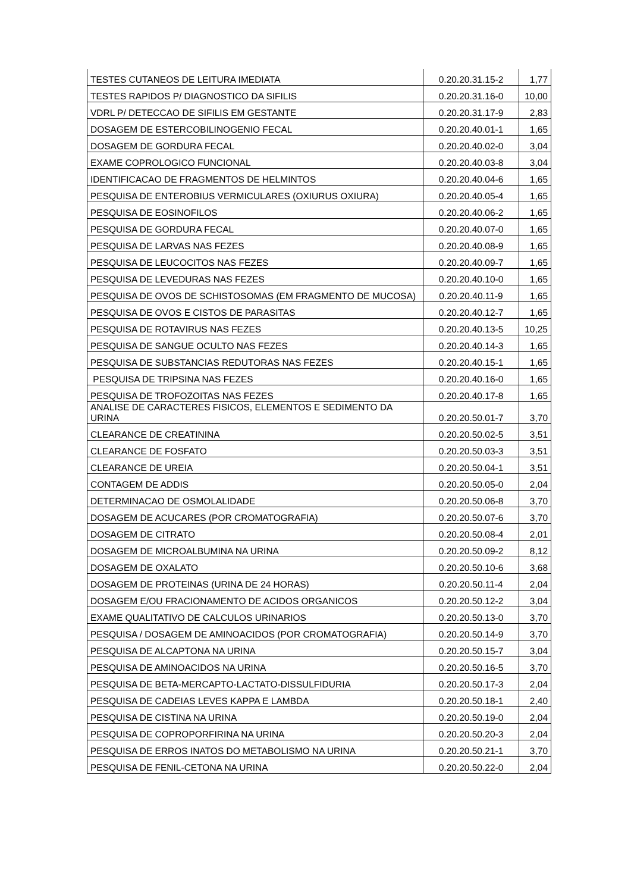| TESTES CUTANEOS DE LEITURA IMEDIATA | 0.20.20.31.15-2 | 1,77 |
| TESTES RAPIDOS P/ DIAGNOSTICO DA SIFILIS | 0.20.20.31.16-0 | 10,00 |
| VDRL P/ DETECCAO DE SIFILIS EM GESTANTE | 0.20.20.31.17-9 | 2,83 |
| DOSAGEM DE ESTERCOBILINOGENIO FECAL | 0.20.20.40.01-1 | 1,65 |
| DOSAGEM DE GORDURA FECAL | 0.20.20.40.02-0 | 3,04 |
| EXAME COPROLOGICO FUNCIONAL | 0.20.20.40.03-8 | 3,04 |
| IDENTIFICACAO DE FRAGMENTOS DE HELMINTOS | 0.20.20.40.04-6 | 1,65 |
| PESQUISA DE ENTEROBIUS VERMICULARES (OXIURUS OXIURA) | 0.20.20.40.05-4 | 1,65 |
| PESQUISA DE EOSINOFILOS | 0.20.20.40.06-2 | 1,65 |
| PESQUISA DE GORDURA FECAL | 0.20.20.40.07-0 | 1,65 |
| PESQUISA DE LARVAS NAS FEZES | 0.20.20.40.08-9 | 1,65 |
| PESQUISA DE LEUCOCITOS NAS FEZES | 0.20.20.40.09-7 | 1,65 |
| PESQUISA DE LEVEDURAS NAS FEZES | 0.20.20.40.10-0 | 1,65 |
| PESQUISA DE OVOS DE SCHISTOSOMAS (EM FRAGMENTO DE MUCOSA) | 0.20.20.40.11-9 | 1,65 |
| PESQUISA DE OVOS E CISTOS DE PARASITAS | 0.20.20.40.12-7 | 1,65 |
| PESQUISA DE ROTAVIRUS NAS FEZES | 0.20.20.40.13-5 | 10,25 |
| PESQUISA DE SANGUE OCULTO NAS FEZES | 0.20.20.40.14-3 | 1,65 |
| PESQUISA DE SUBSTANCIAS REDUTORAS NAS FEZES | 0.20.20.40.15-1 | 1,65 |
| PESQUISA DE TRIPSINA NAS FEZES | 0.20.20.40.16-0 | 1,65 |
| PESQUISA DE TROFOZOITAS NAS FEZES | 0.20.20.40.17-8 | 1,65 |
| ANALISE DE CARACTERES FISICOS, ELEMENTOS E SEDIMENTO DA URINA | 0.20.20.50.01-7 | 3,70 |
| CLEARANCE DE CREATININA | 0.20.20.50.02-5 | 3,51 |
| CLEARANCE DE FOSFATO | 0.20.20.50.03-3 | 3,51 |
| CLEARANCE DE UREIA | 0.20.20.50.04-1 | 3,51 |
| CONTAGEM DE ADDIS | 0.20.20.50.05-0 | 2,04 |
| DETERMINACAO DE OSMOLALIDADE | 0.20.20.50.06-8 | 3,70 |
| DOSAGEM DE ACUCARES (POR CROMATOGRAFIA) | 0.20.20.50.07-6 | 3,70 |
| DOSAGEM DE CITRATO | 0.20.20.50.08-4 | 2,01 |
| DOSAGEM DE MICROALBUMINA NA URINA | 0.20.20.50.09-2 | 8,12 |
| DOSAGEM DE OXALATO | 0.20.20.50.10-6 | 3,68 |
| DOSAGEM DE PROTEINAS (URINA DE 24 HORAS) | 0.20.20.50.11-4 | 2,04 |
| DOSAGEM E/OU FRACIONAMENTO DE ACIDOS ORGANICOS | 0.20.20.50.12-2 | 3,04 |
| EXAME QUALITATIVO DE CALCULOS URINARIOS | 0.20.20.50.13-0 | 3,70 |
| PESQUISA / DOSAGEM DE AMINOACIDOS (POR CROMATOGRAFIA) | 0.20.20.50.14-9 | 3,70 |
| PESQUISA DE ALCAPTONA NA URINA | 0.20.20.50.15-7 | 3,04 |
| PESQUISA DE AMINOACIDOS NA URINA | 0.20.20.50.16-5 | 3,70 |
| PESQUISA DE BETA-MERCAPTO-LACTATO-DISSULFIDURIA | 0.20.20.50.17-3 | 2,04 |
| PESQUISA DE CADEIAS LEVES KAPPA E LAMBDA | 0.20.20.50.18-1 | 2,40 |
| PESQUISA DE CISTINA NA URINA | 0.20.20.50.19-0 | 2,04 |
| PESQUISA DE COPROPORFIRINA NA URINA | 0.20.20.50.20-3 | 2,04 |
| PESQUISA DE ERROS INATOS DO METABOLISMO NA URINA | 0.20.20.50.21-1 | 3,70 |
| PESQUISA DE FENIL-CETONA NA URINA | 0.20.20.50.22-0 | 2,04 |